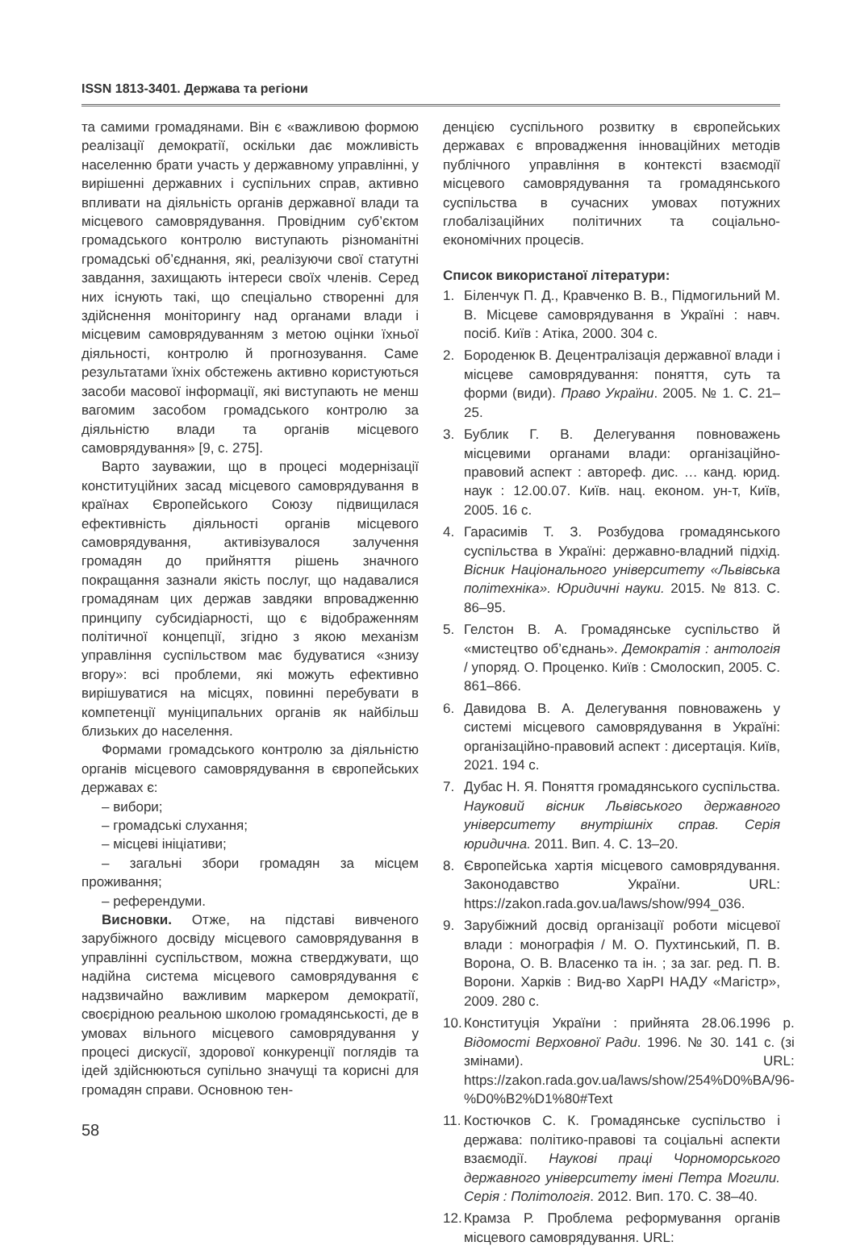ISSN 1813-3401. Держава та регіони
та самими громадянами. Він є «важливою формою реалізації демократії, оскільки дає можливість населенню брати участь у державному управлінні, у вирішенні державних і суспільних справ, активно впливати на діяльність органів державної влади та місцевого самоврядування. Провідним суб’єктом громадського контролю виступають різноманітні громадські об’єднання, які, реалізуючи свої статутні завдання, захищають інтереси своїх членів. Серед них існують такі, що спеціально створенні для здійснення моніторингу над органами влади і місцевим самоврядуванням з метою оцінки їхньої діяльності, контролю й прогнозування. Саме результатами їхніх обстежень активно користуються засоби масової інформації, які виступають не менш вагомим засобом громадського контролю за діяльністю влади та органів місцевого самоврядування» [9, с. 275].
Варто зауважии, що в процесі модернізації конституційних засад місцевого самоврядування в країнах Європейського Союзу підвищилася ефективність діяльності органів місцевого самоврядування, активізувалося залучення громадян до прийняття рішень значного покращання зазнали якість послуг, що надавалися громадянам цих держав завдяки впровадженню принципу субсидіарності, що є відображенням політичної концепції, згідно з якою механізм управління суспільством має будуватися «знизу вгору»: всі проблеми, які можуть ефективно вирішуватися на місцях, повинні перебувати в компетенції муніципальних органів як найбільш близьких до населення.
Формами громадського контролю за діяльністю органів місцевого самоврядування в європейських державах є:
– вибори;
– громадські слухання;
– місцеві ініціативи;
– загальні збори громадян за місцем проживання;
– референдуми.
Висновки. Отже, на підставі вивченого зарубіжного досвіду місцевого самоврядування в управлінні суспільством, можна стверджувати, що надійна система місцевого самоврядування є надзвичайно важливим маркером демократії, своєрідною реальною школою громадянськості, де в умовах вільного місцевого самоврядування у процесі дискусії, здорової конкуренції поглядів та ідей здійснюються супільно значущі та корисні для громадян справи. Основною тен-
денцією суспільного розвитку в європейських державах є впровадження інноваційних методів публічного управління в контексті взаємодії місцевого самоврядування та громадянського суспільства в сучасних умовах потужних глобалізаційних політичних та соціально-економічних процесів.
Список використаної літератури:
1. Біленчук П. Д., Кравченко В. В., Підмогильний М. В. Місцеве самоврядування в Україні : навч. посіб. Київ : Атіка, 2000. 304 с.
2. Бороденюк В. Децентралізація державної влади і місцеве самоврядування: поняття, суть та форми (види). Право України. 2005. № 1. С. 21–25.
3. Бублик Г. В. Делегування повноважень місцевими органами влади: організаційно-правовий аспект : автореф. дис. … канд. юрид. наук : 12.00.07. Київ. нац. економ. ун-т, Київ, 2005. 16 с.
4. Гарасимів Т. З. Розбудова громадянського суспільства в Україні: державно-владний підхід. Вісник Національного університету «Львівська політехніка». Юридичні науки. 2015. № 813. С. 86–95.
5. Гелстон В. А. Громадянське суспільство й «мистецтво об’єднань». Демократія : антологія / упоряд. О. Проценко. Київ : Смолоскип, 2005. С. 861–866.
6. Давидова В. А. Делегування повноважень у системі місцевого самоврядування в Україні: організаційно-правовий аспект : дисертація. Київ, 2021. 194 с.
7. Дубас Н. Я. Поняття громадянського суспільства. Науковий вісник Львівського державного університету внутрішніх справ. Серія юридична. 2011. Вип. 4. С. 13–20.
8. Європейська хартія місцевого самоврядування. Законодавство України. URL: https://zakon.rada.gov.ua/laws/show/994_036.
9. Зарубіжний досвід організації роботи місцевої влади : монографія / М. О. Пухтинський, П. В. Ворона, О. В. Власенко та ін. ; за заг. ред. П. В. Ворони. Харків : Вид-во ХарРІ НАДУ «Магістр», 2009. 280 с.
10. Конституція України : прийнята 28.06.1996 р. Відомості Верховної Ради. 1996. № 30. 141 с. (зі змінами). URL: https://zakon.rada.gov.ua/laws/show/254%D0%BA/96-%D0%B2%D1%80#Text
11. Костючков С. К. Громадянське суспільство і держава: політико-правові та соціальні аспекти взаємодії. Наукові праці Чорноморського державного університету імені Петра Могили. Серія : Політологія. 2012. Вип. 170. С. 38–40.
12. Крамза Р. Проблема реформування органів місцевого самоврядування. URL:
58